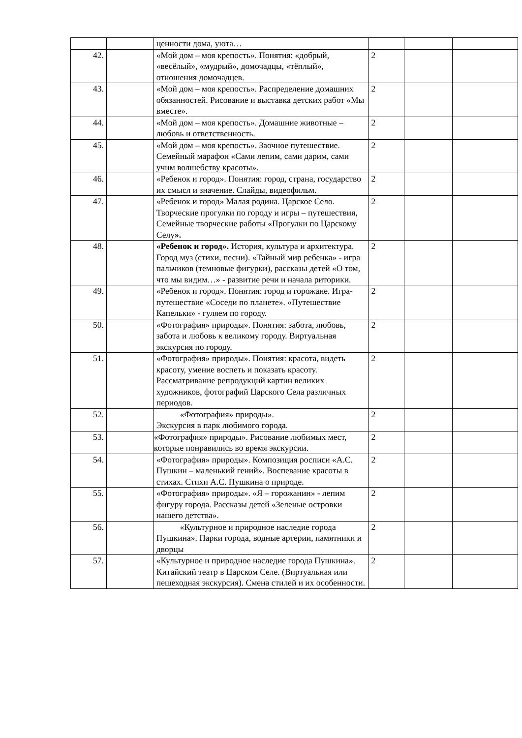| | | ценности дома, уюта… | | | |
| 42. | | «Мой дом – моя крепость». Понятия: «добрый, «весёлый», «мудрый», домочадцы, «тёплый», отношения домочадцев. | 2 | | |
| 43. | | «Мой дом – моя крепость». Распределение домашних обязанностей. Рисование и выставка детских работ «Мы вместе». | 2 | | |
| 44. | | «Мой дом – моя крепость». Домашние животные – любовь и ответственность. | 2 | | |
| 45. | | «Мой дом – моя крепость». Заочное путешествие. Семейный марафон «Сами лепим, сами дарим, сами учим волшебству красоты». | 2 | | |
| 46. | | «Ребенок и город». Понятия: город, страна, государство их смысл и значение. Слайды, видеофильм. | 2 | | |
| 47. | | «Ребенок и город» Малая родина. Царское Село. Творческие прогулки по городу и игры – путешествия, Семейные творческие работы «Прогулки по Царскому Селу ». | 2 | | |
| 48. | | «Ребенок и город». История, культура и архитектура. Город муз (стихи, песни). «Тайный мир ребенка» - игра пальчиков (темновые фигурки), рассказы детей «О том, что мы видим…» - развитие речи и начала риторики. | 2 | | |
| 49. | | «Ребенок и город». Понятия: город и горожане. Игра-путешествие «Соседи по планете». «Путешествие Капельки» - гуляем по городу. | 2 | | |
| 50. | | «Фотография» природы». Понятия: забота, любовь, забота и любовь к великому городу. Виртуальная экскурсия по городу. | 2 | | |
| 51. | | «Фотография» природы». Понятия: красота, видеть красоту, умение воспеть и показать красоту. Рассматривание репродукций картин великих художников, фотографий Царского Села различных периодов. | 2 | | |
| 52. | | «Фотография» природы». Экскурсия в парк любимого города. | 2 | | |
| 53. | | «Фотография» природы». Рисование любимых мест, которые понравились во время экскурсии. | 2 | | |
| 54. | | «Фотография» природы». Композиция росписи «А.С. Пушкин – маленький гений». Воспевание красоты в стихах. Стихи А.С. Пушкина о природе. | 2 | | |
| 55. | | «Фотография» природы». «Я – горожанин» - лепим фигуру города. Рассказы детей «Зеленые островки нашего детства». | 2 | | |
| 56. | | «Культурное и природное наследие города Пушкина». Парки города, водные артерии, памятники и дворцы | 2 | | |
| 57. | | «Культурное и природное наследие города Пушкина». Китайский театр в Царском Селе. (Виртуальная или пешеходная экскурсия). Смена стилей и их особенности. | 2 | | |